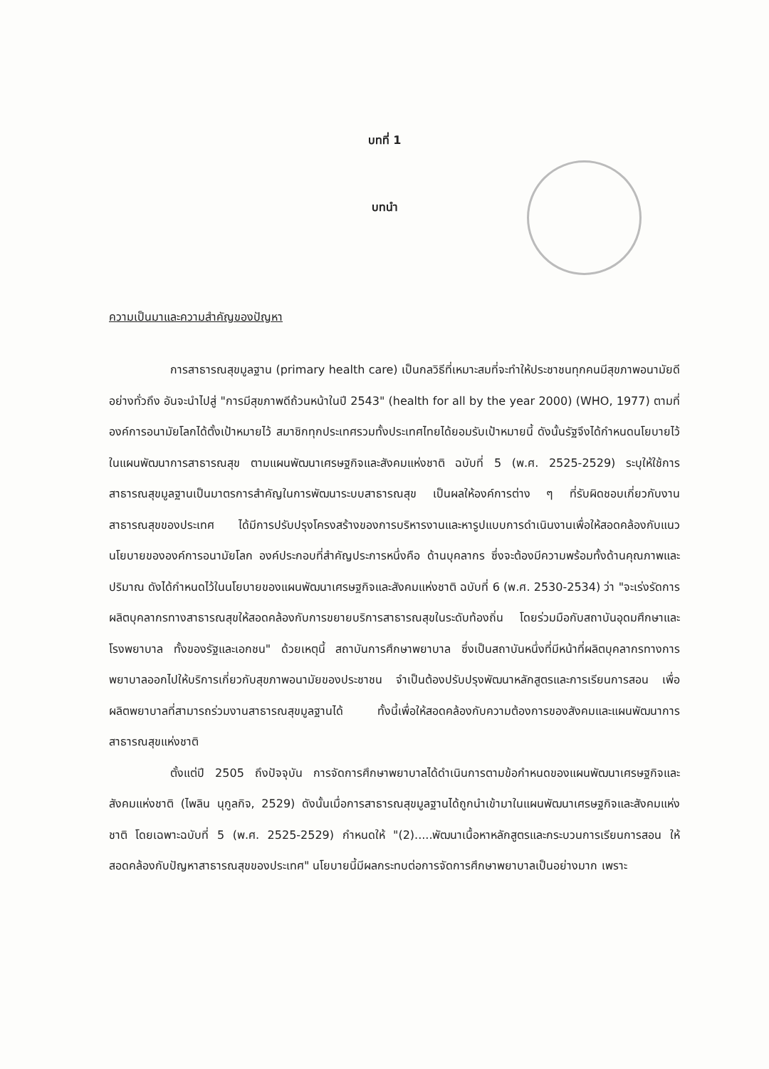บทที่ 1
บทนำ
ความเป็นมาและความสำคัญของปัญหา
การสาธารณสุขมูลฐาน (primary health care) เป็นกลวิธีที่เหมาะสมที่จะทำให้ประชาชนทุกคนมีสุขภาพอนามัยดีอย่างทั่วถึง อันจะนำไปสู่ "การมีสุขภาพดีถ้วนหน้าในปี 2543" (health for all by the year 2000) (WHO, 1977) ตามที่องค์การอนามัยโลกได้ตั้งเป้าหมายไว้ สมาชิกทุกประเทศรวมทั้งประเทศไทยได้ยอมรับเป้าหมายนี้ ดังนั้นรัฐจึงได้กำหนดนโยบายไว้ในแผนพัฒนาการสาธารณสุข ตามแผนพัฒนาเศรษฐกิจและสังคมแห่งชาติ ฉบับที่ 5 (พ.ศ. 2525-2529) ระบุให้ใช้การสาธารณสุขมูลฐานเป็นมาตรการสำคัญในการพัฒนาระบบสาธารณสุข เป็นผลให้องค์การต่าง ๆ ที่รับผิดชอบเกี่ยวกับงานสาธารณสุขของประเทศ ได้มีการปรับปรุงโครงสร้างของการบริหารงานและหารูปแบบการดำเนินงานเพื่อให้สอดคล้องกับแนวนโยบายขององค์การอนามัยโลก องค์ประกอบที่สำคัญประการหนึ่งคือ ด้านบุคลากร ซึ่งจะต้องมีความพร้อมทั้งด้านคุณภาพและปริมาณ ดังได้กำหนดไว้ในนโยบายของแผนพัฒนาเศรษฐกิจและสังคมแห่งชาติ ฉบับที่ 6 (พ.ศ. 2530-2534) ว่า "จะเร่งรัดการผลิตบุคลากรทางสาธารณสุขให้สอดคล้องกับการขยายบริการสาธารณสุขในระดับท้องถิ่น โดยร่วมมือกับสถาบันอุดมศึกษาและโรงพยาบาล ทั้งของรัฐและเอกชน" ด้วยเหตุนี้ สถาบันการศึกษาพยาบาล ซึ่งเป็นสถาบันหนึ่งที่มีหน้าที่ผลิตบุคลากรทางการพยาบาลออกไปให้บริการเกี่ยวกับสุขภาพอนามัยของประชาชน จำเป็นต้องปรับปรุงพัฒนาหลักสูตรและการเรียนการสอน เพื่อผลิตพยาบาลที่สามารถร่วมงานสาธารณสุขมูลฐานได้ ทั้งนี้เพื่อให้สอดคล้องกับความต้องการของสังคมและแผนพัฒนาการสาธารณสุขแห่งชาติ
ตั้งแต่ปี 2505 ถึงปัจจุบัน การจัดการศึกษาพยาบาลได้ดำเนินการตามข้อกำหนดของแผนพัฒนาเศรษฐกิจและสังคมแห่งชาติ (ไพลิน นุกูลกิจ, 2529) ดังนั้นเมื่อการสาธารณสุขมูลฐานได้ถูกนำเข้ามาในแผนพัฒนาเศรษฐกิจและสังคมแห่งชาติ โดยเฉพาะฉบับที่ 5 (พ.ศ. 2525-2529) กำหนดให้ "(2).....พัฒนาเนื้อหาหลักสูตรและกระบวนการเรียนการสอน ให้สอดคล้องกับปัญหาสาธารณสุขของประเทศ" นโยบายนี้มีผลกระทบต่อการจัดการศึกษาพยาบาลเป็นอย่างมาก เพราะ